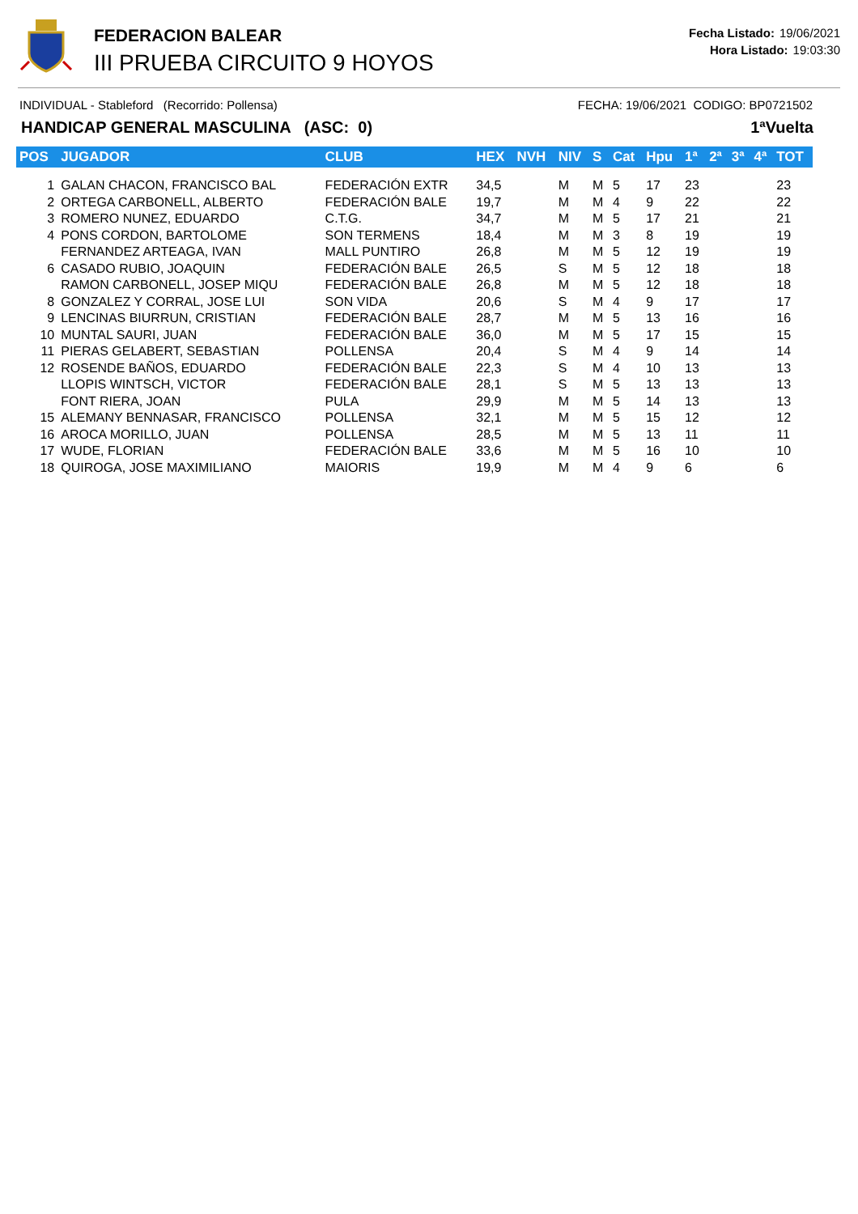FEDERACION BALEAR
III PRUEBA CIRCUITO 9 HOYOS
Fecha Listado: 19/06/2021
Hora Listado: 19:03:30
INDIVIDUAL - Stableford (Recorrido: Pollensa) FECHA: 19/06/2021 CODIGO: BP0721502
HANDICAP GENERAL MASCULINA (ASC: 0) 1ªVuelta
| POS | JUGADOR | CLUB | HEX | NVH | NIV | S | Cat | Hpu | 1ª | 2ª | 3ª | 4ª | TOT |
| --- | --- | --- | --- | --- | --- | --- | --- | --- | --- | --- | --- | --- | --- |
| 1 | GALAN CHACON, FRANCISCO BAL | FEDERACIÓN EXTR | 34,5 | | M | M | 5 | 17 | 23 | | | | 23 |
| 2 | ORTEGA CARBONELL, ALBERTO | FEDERACIÓN BALE | 19,7 | | M | M | 4 | 9 | 22 | | | | 22 |
| 3 | ROMERO NUNEZ, EDUARDO | C.T.G. | 34,7 | | M | M | 5 | 17 | 21 | | | | 21 |
| 4 | PONS CORDON, BARTOLOME | SON TERMENS | 18,4 | | M | M | 3 | 8 | 19 | | | | 19 |
| | FERNANDEZ ARTEAGA, IVAN | MALL PUNTIRO | 26,8 | | M | M | 5 | 12 | 19 | | | | 19 |
| 6 | CASADO RUBIO, JOAQUIN | FEDERACIÓN BALE | 26,5 | | S | M | 5 | 12 | 18 | | | | 18 |
| | RAMON CARBONELL, JOSEP MIQU | FEDERACIÓN BALE | 26,8 | | M | M | 5 | 12 | 18 | | | | 18 |
| 8 | GONZALEZ Y CORRAL, JOSE LUI | SON VIDA | 20,6 | | S | M | 4 | 9 | 17 | | | | 17 |
| 9 | LENCINAS BIURRUN, CRISTIAN | FEDERACIÓN BALE | 28,7 | | M | M | 5 | 13 | 16 | | | | 16 |
| 10 | MUNTAL SAURI, JUAN | FEDERACIÓN BALE | 36,0 | | M | M | 5 | 17 | 15 | | | | 15 |
| 11 | PIERAS GELABERT, SEBASTIAN | POLLENSA | 20,4 | | S | M | 4 | 9 | 14 | | | | 14 |
| 12 | ROSENDE BAÑOS, EDUARDO | FEDERACIÓN BALE | 22,3 | | S | M | 4 | 10 | 13 | | | | 13 |
| | LLOPIS WINTSCH, VICTOR | FEDERACIÓN BALE | 28,1 | | S | M | 5 | 13 | 13 | | | | 13 |
| | FONT RIERA, JOAN | PULA | 29,9 | | M | M | 5 | 14 | 13 | | | | 13 |
| 15 | ALEMANY BENNASAR, FRANCISCO | POLLENSA | 32,1 | | M | M | 5 | 15 | 12 | | | | 12 |
| 16 | AROCA MORILLO, JUAN | POLLENSA | 28,5 | | M | M | 5 | 13 | 11 | | | | 11 |
| 17 | WUDE, FLORIAN | FEDERACIÓN BALE | 33,6 | | M | M | 5 | 16 | 10 | | | | 10 |
| 18 | QUIROGA, JOSE MAXIMILIANO | MAIORIS | 19,9 | | M | M | 4 | 9 | 6 | | | | 6 |